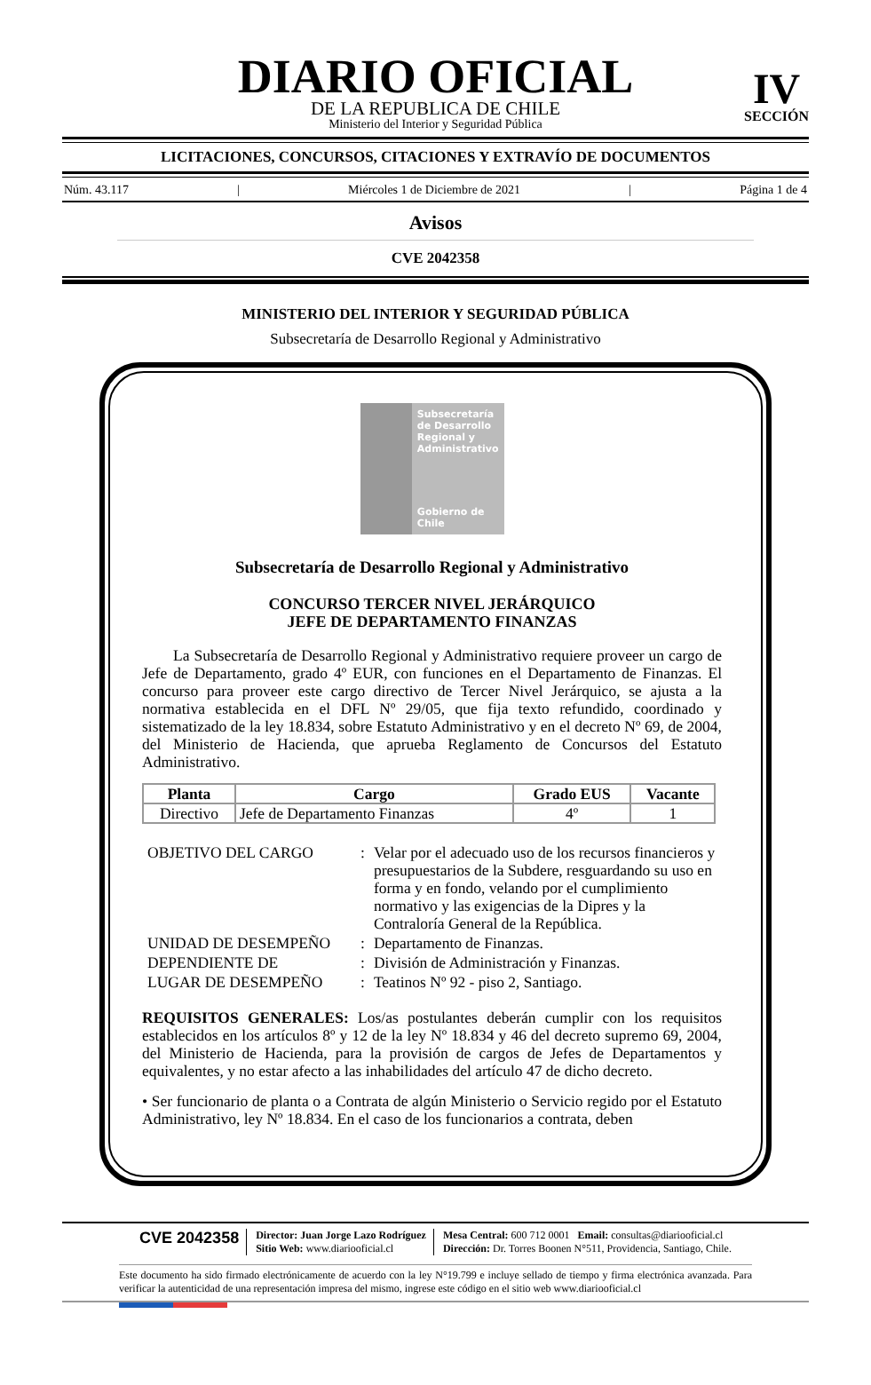DIARIO OFICIAL
DE LA REPUBLICA DE CHILE
Ministerio del Interior y Seguridad Pública
IV
SECCIÓN
LICITACIONES, CONCURSOS, CITACIONES Y EXTRAVÍO DE DOCUMENTOS
Núm. 43.117 | Miércoles 1 de Diciembre de 2021 | Página 1 de 4
Avisos
CVE 2042358
MINISTERIO DEL INTERIOR Y SEGURIDAD PÚBLICA
Subsecretaría de Desarrollo Regional y Administrativo
Subsecretaría de Desarrollo Regional y Administrativo
Gobierno de Chile
Subsecretaría de Desarrollo Regional y Administrativo
CONCURSO TERCER NIVEL JERÁRQUICO
JEFE DE DEPARTAMENTO FINANZAS
  La Subsecretaría de Desarrollo Regional y Administrativo requiere proveer un cargo de Jefe de Departamento, grado 4º EUR, con funciones en el Departamento de Finanzas. El concurso para proveer este cargo directivo de Tercer Nivel Jerárquico, se ajusta a la normativa establecida en el DFL Nº 29/05, que fija texto refundido, coordinado y sistematizado de la ley 18.834, sobre Estatuto Administrativo y en el decreto Nº 69, de 2004, del Ministerio de Hacienda, que aprueba Reglamento de Concursos del Estatuto Administrativo.
| Planta | Cargo | Grado EUS | Vacante |
| --- | --- | --- | --- |
| Directivo | Jefe de Departamento Finanzas | 4º | 1 |
| OBJETIVO DEL CARGO | : | Velar por el adecuado uso de los recursos financieros y presupuestarios de la Subdere, resguardando su uso en forma y en fondo, velando por el cumplimiento normativo y las exigencias de la Dipres y la Contraloría General de la República. |
| UNIDAD DE DESEMPEÑO | : | Departamento de Finanzas. |
| DEPENDIENTE DE | : | División de Administración y Finanzas. |
| LUGAR DE DESEMPEÑO | : | Teatinos Nº 92 - piso 2, Santiago. |
REQUISITOS GENERALES: Los/as postulantes deberán cumplir con los requisitos establecidos en los artículos 8º y 12 de la ley Nº 18.834 y 46 del decreto supremo 69, 2004, del Ministerio de Hacienda, para la provisión de cargos de Jefes de Departamentos y equivalentes, y no estar afecto a las inhabilidades del artículo 47 de dicho decreto.
• Ser funcionario de planta o a Contrata de algún Ministerio o Servicio regido por el Estatuto Administrativo, ley Nº 18.834. En el caso de los funcionarios a contrata, deben
CVE 2042358
Director: Juan Jorge Lazo Rodríguez
Sitio Web: www.diariooficial.cl
Mesa Central: 600 712 0001 Email: consultas@diariooficial.cl
Dirección: Dr. Torres Boonen N°511, Providencia, Santiago, Chile.
Este documento ha sido firmado electrónicamente de acuerdo con la ley N°19.799 e incluye sellado de tiempo y firma electrónica avanzada. Para verificar la autenticidad de una representación impresa del mismo, ingrese este código en el sitio web www.diariooficial.cl